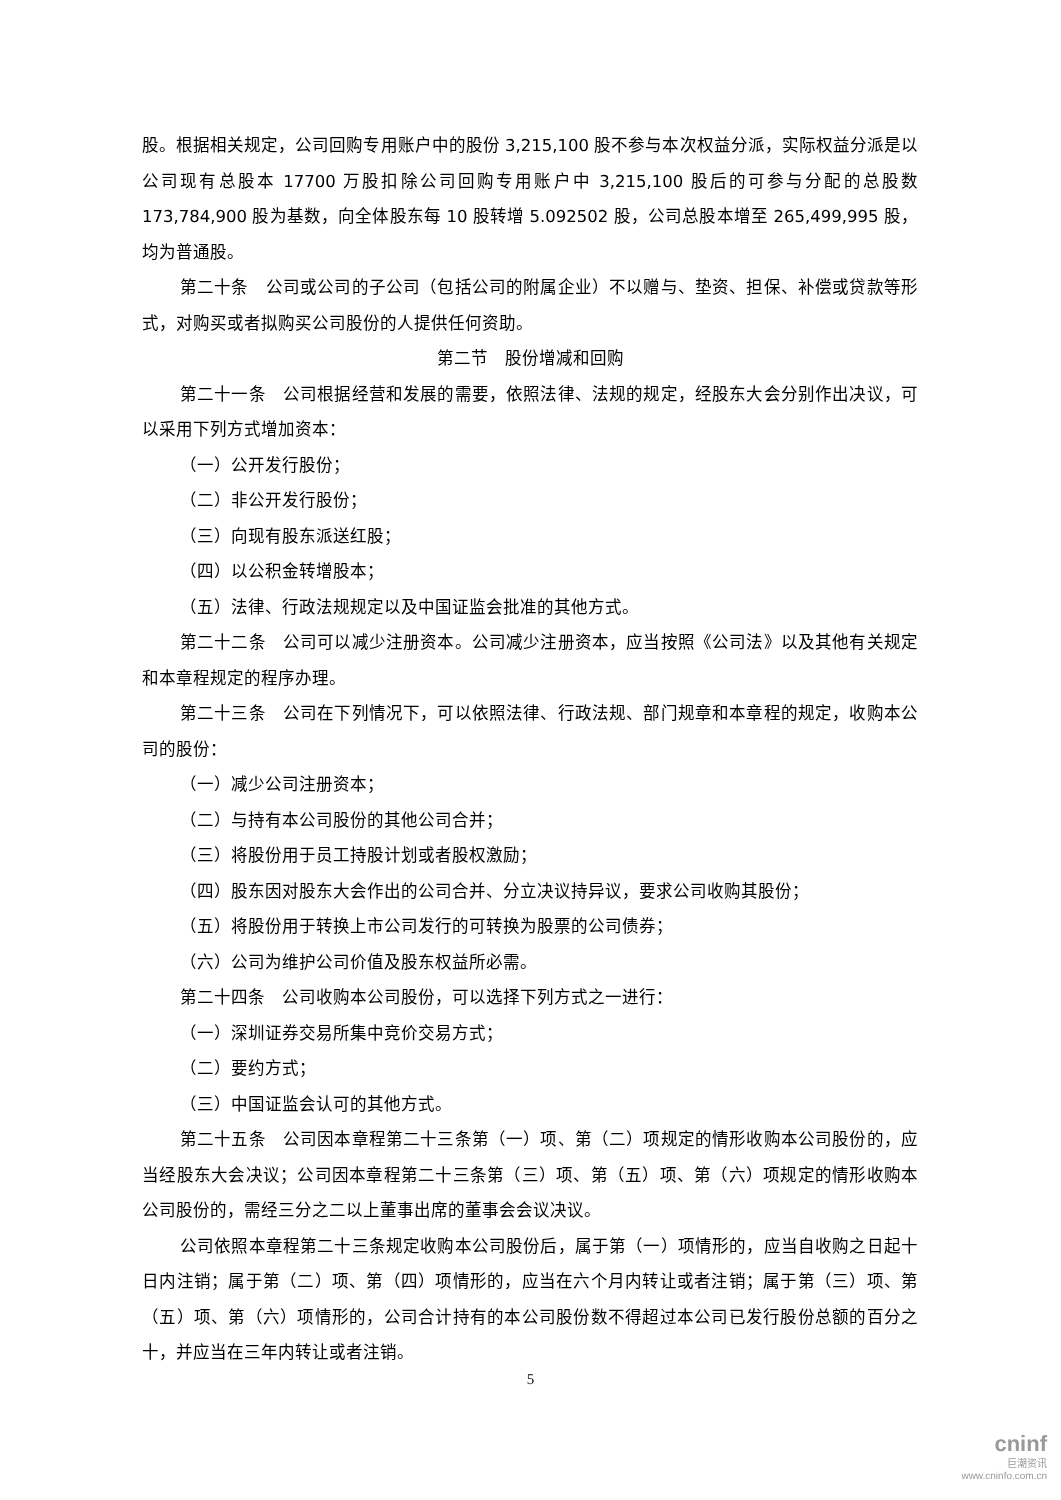股。根据相关规定，公司回购专用账户中的股份 3,215,100 股不参与本次权益分派，实际权益分派是以公司现有总股本 17700 万股扣除公司回购专用账户中 3,215,100 股后的可参与分配的总股数 173,784,900 股为基数，向全体股东每 10 股转增 5.092502 股，公司总股本增至 265,499,995 股，均为普通股。
第二十条　公司或公司的子公司（包括公司的附属企业）不以赠与、垫资、担保、补偿或贷款等形式，对购买或者拟购买公司股份的人提供任何资助。
第二节　股份增减和回购
第二十一条　公司根据经营和发展的需要，依照法律、法规的规定，经股东大会分别作出决议，可以采用下列方式增加资本：
（一）公开发行股份；
（二）非公开发行股份；
（三）向现有股东派送红股；
（四）以公积金转增股本；
（五）法律、行政法规规定以及中国证监会批准的其他方式。
第二十二条　公司可以减少注册资本。公司减少注册资本，应当按照《公司法》以及其他有关规定和本章程规定的程序办理。
第二十三条　公司在下列情况下，可以依照法律、行政法规、部门规章和本章程的规定，收购本公司的股份：
（一）减少公司注册资本；
（二）与持有本公司股份的其他公司合并；
（三）将股份用于员工持股计划或者股权激励；
（四）股东因对股东大会作出的公司合并、分立决议持异议，要求公司收购其股份；
（五）将股份用于转换上市公司发行的可转换为股票的公司债券；
（六）公司为维护公司价值及股东权益所必需。
第二十四条　公司收购本公司股份，可以选择下列方式之一进行：
（一）深圳证券交易所集中竞价交易方式；
（二）要约方式；
（三）中国证监会认可的其他方式。
第二十五条　公司因本章程第二十三条第（一）项、第（二）项规定的情形收购本公司股份的，应当经股东大会决议；公司因本章程第二十三条第（三）项、第（五）项、第（六）项规定的情形收购本公司股份的，需经三分之二以上董事出席的董事会会议决议。
公司依照本章程第二十三条规定收购本公司股份后，属于第（一）项情形的，应当自收购之日起十日内注销；属于第（二）项、第（四）项情形的，应当在六个月内转让或者注销；属于第（三）项、第（五）项、第（六）项情形的，公司合计持有的本公司股份数不得超过本公司已发行股份总额的百分之十，并应当在三年内转让或者注销。
5
cninf
巨潮资讯
www.cninfo.com.cn